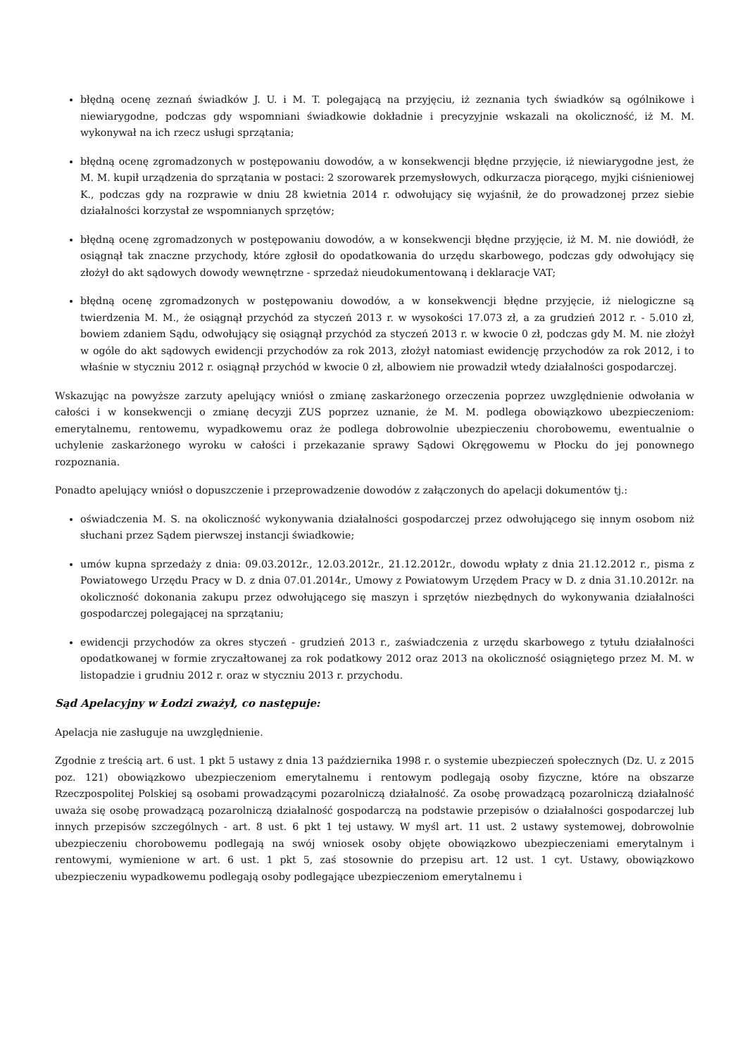błędną ocenę zeznań świadków J. U. i M. T. polegającą na przyjęciu, iż zeznania tych świadków są ogólnikowe i niewiarygodne, podczas gdy wspomniani świadkowie dokładnie i precyzyjnie wskazali na okoliczność, iż M. M. wykonywał na ich rzecz usługi sprzątania;
błędną ocenę zgromadzonych w postępowaniu dowodów, a w konsekwencji błędne przyjęcie, iż niewiarygodne jest, że M. M. kupił urządzenia do sprzątania w postaci: 2 szorowarek przemysłowych, odkurzacza piorącego, myjki ciśnieniowej K., podczas gdy na rozprawie w dniu 28 kwietnia 2014 r. odwołujący się wyjaśnił, że do prowadzonej przez siebie działalności korzystał ze wspomnianych sprzętów;
błędną ocenę zgromadzonych w postępowaniu dowodów, a w konsekwencji błędne przyjęcie, iż M. M. nie dowiódł, że osiągnął tak znaczne przychody, które zgłosił do opodatkowania do urzędu skarbowego, podczas gdy odwołujący się złożył do akt sądowych dowody wewnętrzne - sprzedaż nieudokumentowaną i deklaracje VAT;
błędną ocenę zgromadzonych w postępowaniu dowodów, a w konsekwencji błędne przyjęcie, iż nielogiczne są twierdzenia M. M., że osiągnął przychód za styczeń 2013 r. w wysokości 17.073 zł, a za grudzień 2012 r. - 5.010 zł, bowiem zdaniem Sądu, odwołujący się osiągnął przychód za styczeń 2013 r. w kwocie 0 zł, podczas gdy M. M. nie złożył w ogóle do akt sądowych ewidencji przychodów za rok 2013, złożył natomiast ewidencję przychodów za rok 2012, i to właśnie w styczniu 2012 r. osiągnął przychód w kwocie 0 zł, albowiem nie prowadził wtedy działalności gospodarczej.
Wskazując na powyższe zarzuty apelujący wniósł o zmianę zaskarżonego orzeczenia poprzez uwzględnienie odwołania w całości i w konsekwencji o zmianę decyzji ZUS poprzez uznanie, że M. M. podlega obowiązkowo ubezpieczeniom: emerytalnemu, rentowemu, wypadkowemu oraz że podlega dobrowolnie ubezpieczeniu chorobowemu, ewentualnie o uchylenie zaskarżonego wyroku w całości i przekazanie sprawy Sądowi Okręgowemu w Płocku do jej ponownego rozpoznania.
Ponadto apelujący wniósł o dopuszczenie i przeprowadzenie dowodów z załączonych do apelacji dokumentów tj.:
oświadczenia M. S. na okoliczność wykonywania działalności gospodarczej przez odwołującego się innym osobom niż słuchani przez Sądem pierwszej instancji świadkowie;
umów kupna sprzedaży z dnia: 09.03.2012r., 12.03.2012r., 21.12.2012r., dowodu wpłaty z dnia 21.12.2012 r., pisma z Powiatowego Urzędu Pracy w D. z dnia 07.01.2014r., Umowy z Powiatowym Urzędem Pracy w D. z dnia 31.10.2012r. na okoliczność dokonania zakupu przez odwołującego się maszyn i sprzętów niezbędnych do wykonywania działalności gospodarczej polegającej na sprzątaniu;
ewidencji przychodów za okres styczeń - grudzień 2013 r., zaświadczenia z urzędu skarbowego z tytułu działalności opodatkowanej w formie zryczałtowanej za rok podatkowy 2012 oraz 2013 na okoliczność osiągniętego przez M. M. w listopadzie i grudniu 2012 r. oraz w styczniu 2013 r. przychodu.
Sąd Apelacyjny w Łodzi zważył, co następuje:
Apelacja nie zasługuje na uwzględnienie.
Zgodnie z treścią art. 6 ust. 1 pkt 5 ustawy z dnia 13 października 1998 r. o systemie ubezpieczeń społecznych (Dz. U. z 2015 poz. 121) obowiązkowo ubezpieczeniom emerytalnemu i rentowym podlegają osoby fizyczne, które na obszarze Rzeczpospolitej Polskiej są osobami prowadzącymi pozarolniczą działalność. Za osobę prowadzącą pozarolniczą działalność uważa się osobę prowadzącą pozarolniczą działalność gospodarczą na podstawie przepisów o działalności gospodarczej lub innych przepisów szczególnych - art. 8 ust. 6 pkt 1 tej ustawy. W myśl art. 11 ust. 2 ustawy systemowej, dobrowolnie ubezpieczeniu chorobowemu podlegają na swój wniosek osoby objęte obowiązkowo ubezpieczeniami emerytalnym i rentowymi, wymienione w art. 6 ust. 1 pkt 5, zaś stosownie do przepisu art. 12 ust. 1 cyt. Ustawy, obowiązkowo ubezpieczeniu wypadkowemu podlegają osoby podlegające ubezpieczeniom emerytalnemu i